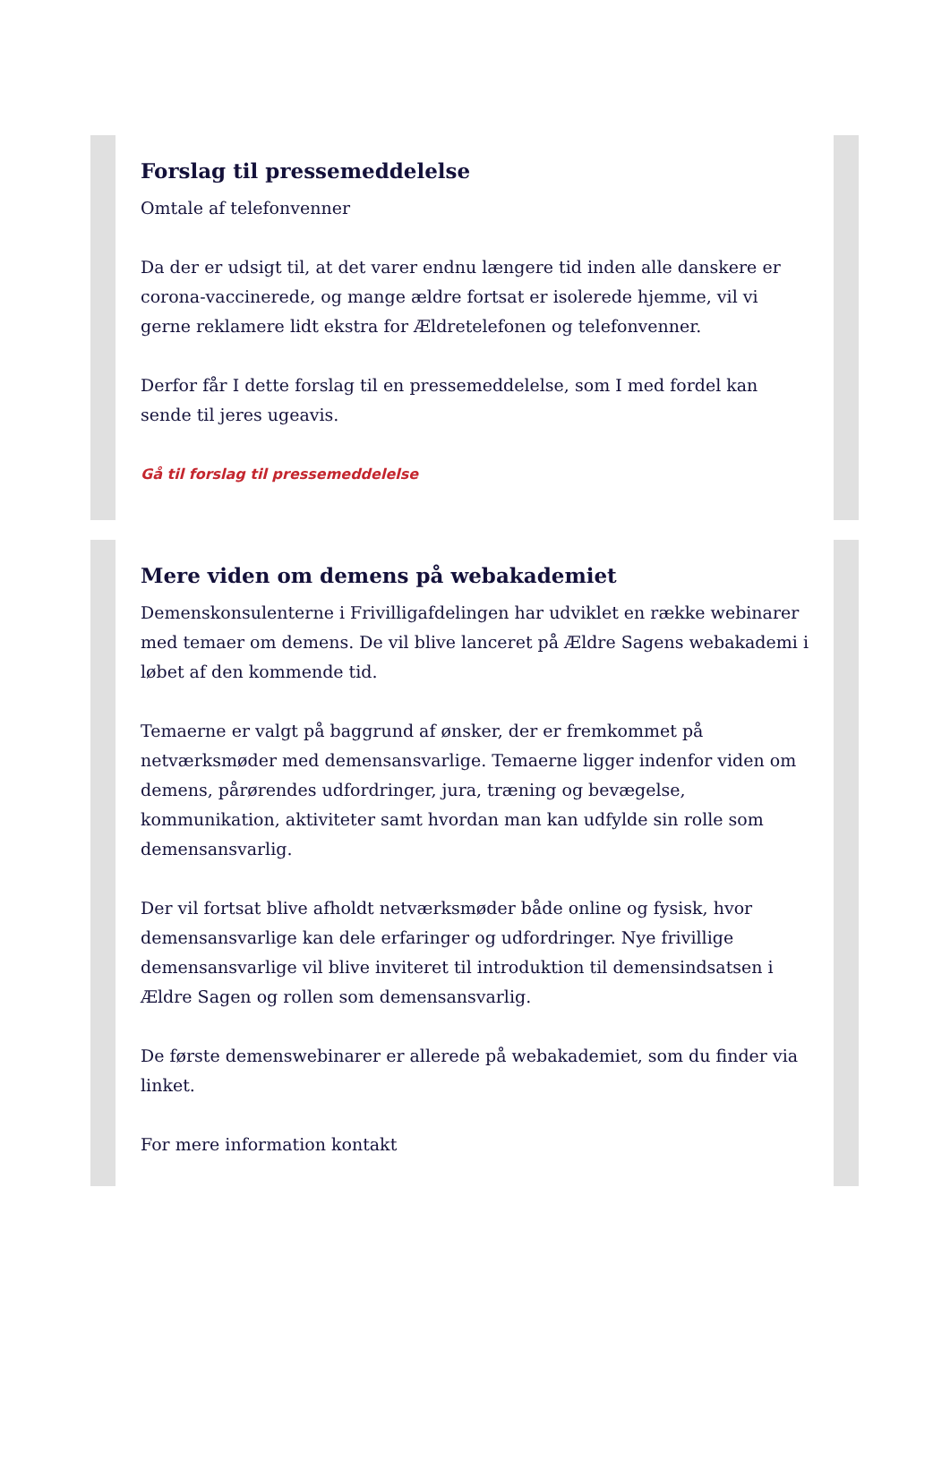Forslag til pressemeddelelse
Omtale af telefonvenner
Da der er udsigt til, at det varer endnu længere tid inden alle danskere er corona-vaccinerede, og mange ældre fortsat er isolerede hjemme, vil vi gerne reklamere lidt ekstra for Ældretelefonen og telefonvenner.
Derfor får I dette forslag til en pressemeddelelse, som I med fordel kan sende til jeres ugeavis.
Gå til forslag til pressemeddelelse
Mere viden om demens på webakademiet
Demenskonsulenterne i Frivilligafdelingen har udviklet en række webinarer med temaer om demens. De vil blive lanceret på Ældre Sagens webakademi i løbet af den kommende tid.
Temaerne er valgt på baggrund af ønsker, der er fremkommet på netværksmøder med demensansvarlige. Temaerne ligger indenfor viden om demens, pårørendes udfordringer, jura, træning og bevægelse, kommunikation, aktiviteter samt hvordan man kan udfylde sin rolle som demensansvarlig.
Der vil fortsat blive afholdt netværksmøder både online og fysisk, hvor demensansvarlige kan dele erfaringer og udfordringer. Nye frivillige demensansvarlige vil blive inviteret til introduktion til demensindsatsen i Ældre Sagen og rollen som demensansvarlig.
De første demenswebinarer er allerede på webakademiet, som du finder via linket.
For mere information kontakt